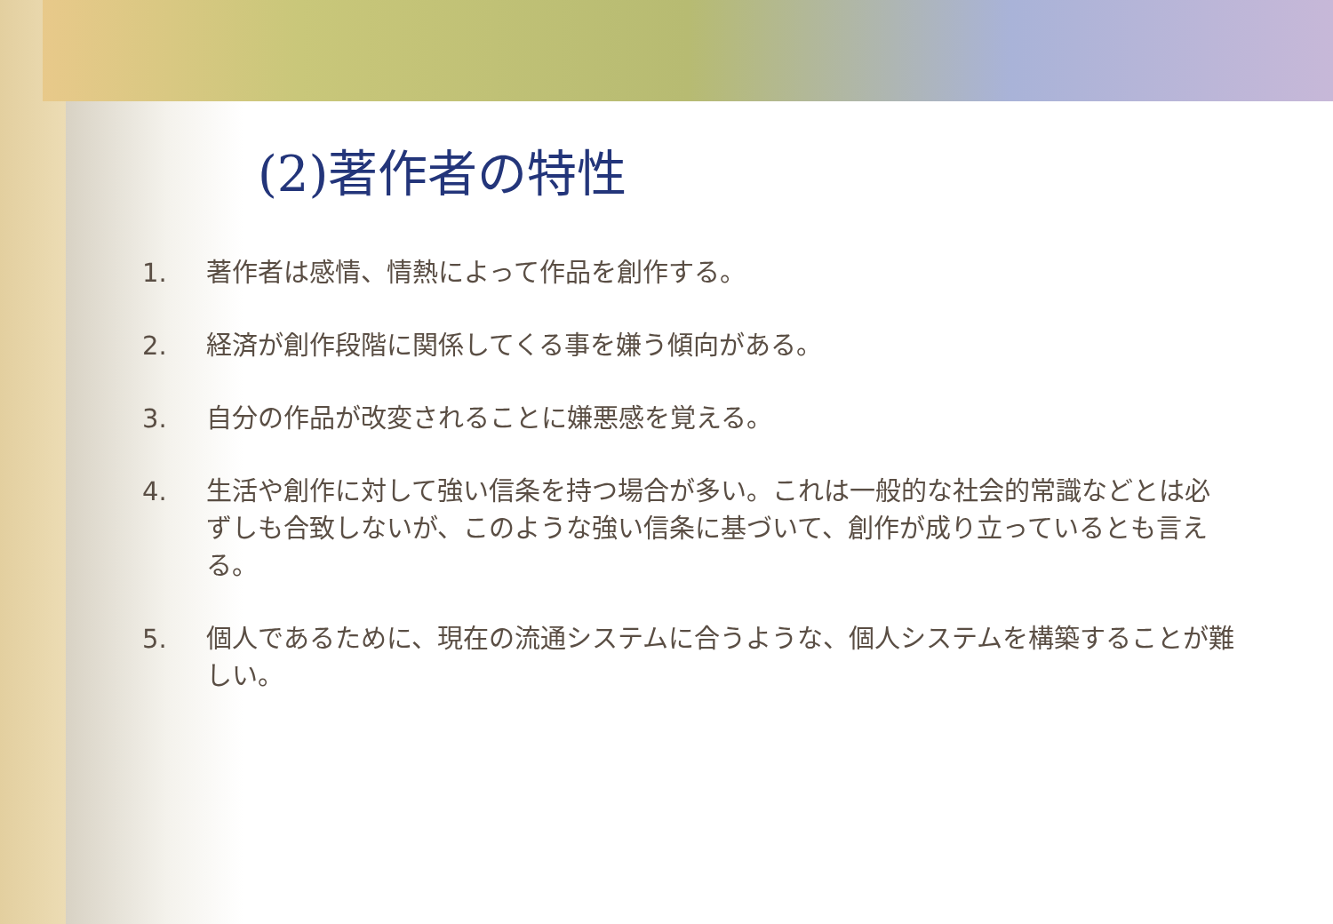(2)著作者の特性
1. 著作者は感情、情熱によって作品を創作する。
2. 経済が創作段階に関係してくる事を嫌う傾向がある。
3. 自分の作品が改変されることに嫌悪感を覚える。
4. 生活や創作に対して強い信条を持つ場合が多い。これは一般的な社会的常識などとは必ずしも合致しないが、このような強い信条に基づいて、創作が成り立っているとも言える。
5. 個人であるために、現在の流通システムに合うような、個人システムを構築することが難しい。